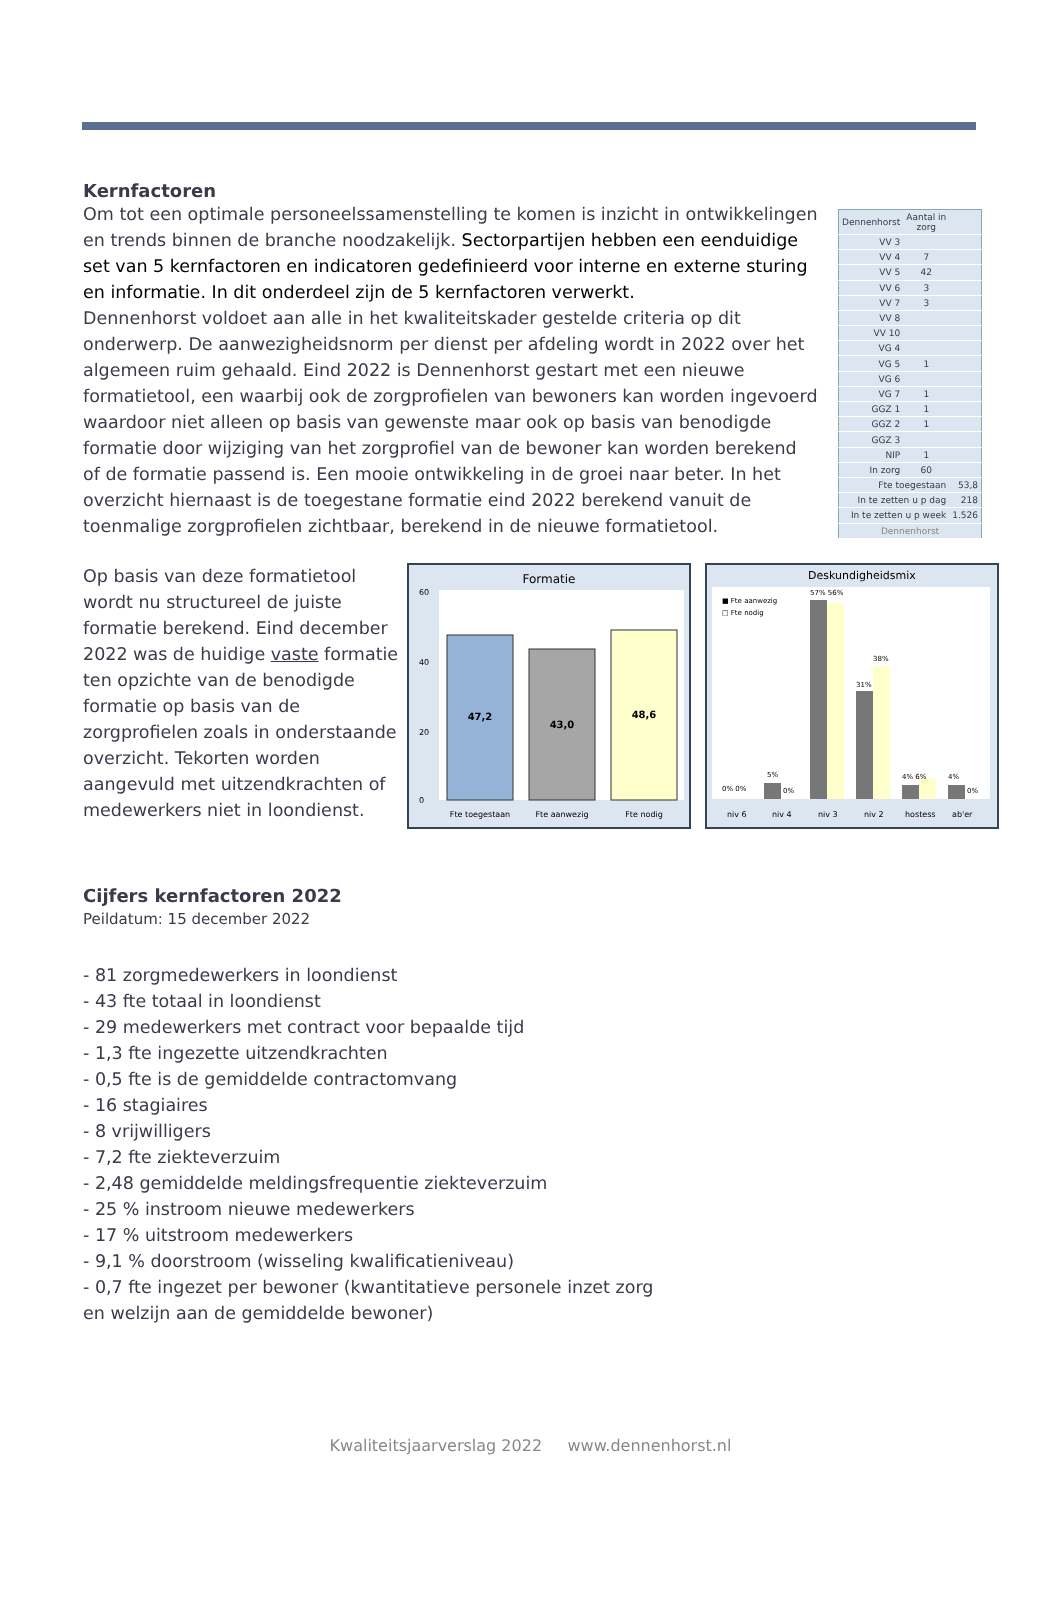Kernfactoren
Om tot een optimale personeelssamenstelling te komen is inzicht in ontwikkelingen en trends binnen de branche noodzakelijk. Sectorpartijen hebben een eenduidige set van 5 kernfactoren en indicatoren gedefinieerd voor interne en externe sturing en informatie. In dit onderdeel zijn de 5 kernfactoren verwerkt.
Dennenhorst voldoet aan alle in het kwaliteitskader gestelde criteria op dit onderwerp. De aanwezigheidsnorm per dienst per afdeling wordt in 2022 over het algemeen ruim gehaald. Eind 2022 is Dennenhorst gestart met een nieuwe formatietool, een waarbij ook de zorgprofielen van bewoners kan worden ingevoerd waardoor niet alleen op basis van gewenste maar ook op basis van benodigde formatie door wijziging van het zorgprofiel van de bewoner kan worden berekend of de formatie passend is. Een mooie ontwikkeling in de groei naar beter. In het overzicht hiernaast is de toegestane formatie eind 2022 berekend vanuit de toenmalige zorgprofielen zichtbaar, berekend in de nieuwe formatietool.
| Dennenhorst | Aantal in zorg | |
| --- | --- | --- |
| VV 3 | | |
| VV 4 | 7 | |
| VV 5 | 42 | |
| VV 6 | 3 | |
| VV 7 | 3 | |
| VV 8 | | |
| VV 10 | | |
| VG 4 | | |
| VG 5 | 1 | |
| VG 6 | | |
| VG 7 | 1 | |
| GGZ 1 | 1 | |
| GGZ 2 | 1 | |
| GGZ 3 | | |
| NIP | 1 | |
| In zorg | 60 | |
| Fte toegestaan | | 53,8 |
| In te zetten u p dag | | 218 |
| In te zetten u p week | | 1.526 |
| Dennenhorst | | |
Op basis van deze formatietool wordt nu structureel de juiste formatie berekend. Eind december 2022 was de huidige vaste formatie ten opzichte van de benodigde formatie op basis van de zorgprofielen zoals in onderstaande overzicht. Tekorten worden aangevuld met uitzendkrachten of medewerkers niet in loondienst.
Formatie
60
40
20
0
47,2
43,0
48,6
Fte toegestaan
Fte aanwezig
Fte nodig
Deskundigheidsmix
■ Fte aanwezig
□ Fte nodig
0% 0%
5%
0%
57% 56%
31%
38%
4% 6%
4%
0%
niv 6
niv 4
niv 3
niv 2
hostess
ab'er
Cijfers kernfactoren 2022
Peildatum: 15 december 2022
- 81 zorgmedewerkers in loondienst
- 43 fte totaal in loondienst
- 29 medewerkers met contract voor bepaalde tijd
- 1,3 fte ingezette uitzendkrachten
- 0,5 fte is de gemiddelde contractomvang
- 16 stagiaires
- 8 vrijwilligers
- 7,2 fte ziekteverzuim
- 2,48 gemiddelde meldingsfrequentie ziekteverzuim
- 25 % instroom nieuwe medewerkers
- 17 % uitstroom medewerkers
- 9,1 % doorstroom (wisseling kwalificatieniveau)
- 0,7 fte ingezet per bewoner (kwantitatieve personele inzet zorg
en welzijn aan de gemiddelde bewoner)
Kwaliteitsjaarverslag 2022 www.dennenhorst.nl